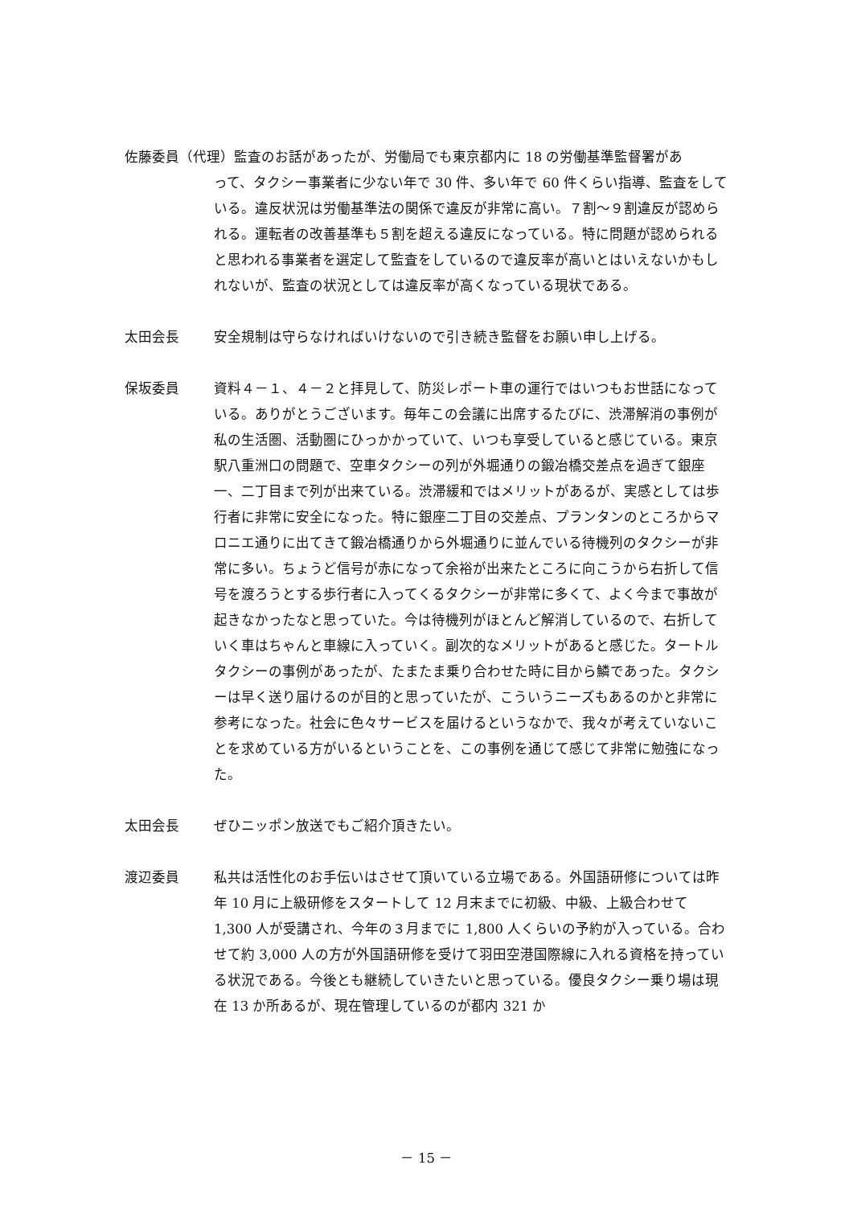佐藤委員（代理）監査のお話があったが、労働局でも東京都内に 18 の労働基準監督署があ
って、タクシー事業者に少ない年で 30 件、多い年で 60 件くらい指導、監査をしている。違反状況は労働基準法の関係で違反が非常に高い。７割～９割違反が認められる。運転者の改善基準も５割を超える違反になっている。特に問題が認められると思われる事業者を選定して監査をしているので違反率が高いとはいえないかもしれないが、監査の状況としては違反率が高くなっている現状である。
太田会長 安全規制は守らなければいけないので引き続き監督をお願い申し上げる。
保坂委員 資料４－１、４－２と拝見して、防災レポート車の運行ではいつもお世話になっている。ありがとうございます。毎年この会議に出席するたびに、渋滞解消の事例が私の生活圏、活動圏にひっかかっていて、いつも享受していると感じている。東京駅八重洲口の問題で、空車タクシーの列が外堀通りの鍛冶橋交差点を過ぎて銀座一、二丁目まで列が出来ている。渋滞緩和ではメリットがあるが、実感としては歩行者に非常に安全になった。特に銀座二丁目の交差点、プランタンのところからマロニエ通りに出てきて鍛冶橋通りから外堀通りに並んでいる待機列のタクシーが非常に多い。ちょうど信号が赤になって余裕が出来たところに向こうから右折して信号を渡ろうとする歩行者に入ってくるタクシーが非常に多くて、よく今まで事故が起きなかったなと思っていた。今は待機列がほとんど解消しているので、右折していく車はちゃんと車線に入っていく。副次的なメリットがあると感じた。タートルタクシーの事例があったが、たまたま乗り合わせた時に目から鱗であった。タクシーは早く送り届けるのが目的と思っていたが、こういうニーズもあるのかと非常に参考になった。社会に色々サービスを届けるというなかで、我々が考えていないことを求めている方がいるということを、この事例を通じて感じて非常に勉強になった。
太田会長 ぜひニッポン放送でもご紹介頂きたい。
渡辺委員 私共は活性化のお手伝いはさせて頂いている立場である。外国語研修については昨年 10 月に上級研修をスタートして 12 月末までに初級、中級、上級合わせて 1,300 人が受講され、今年の３月までに 1,800 人くらいの予約が入っている。合わせて約 3,000 人の方が外国語研修を受けて羽田空港国際線に入れる資格を持っている状況である。今後とも継続していきたいと思っている。優良タクシー乗り場は現在 13 か所あるが、現在管理しているのが都内 321 か
－ 15 －